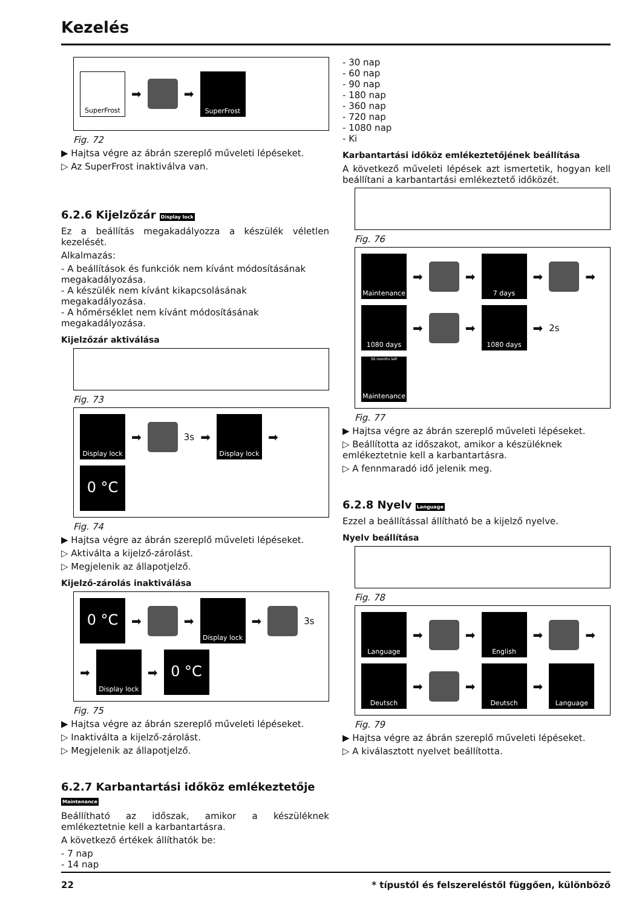Kezelés
SuperFrost
➡
➡
SuperFrost
Fig. 72
▶ Hajtsa végre az ábrán szereplő műveleti lépéseket.
▷ Az SuperFrost inaktiválva van.
6.2.6 Kijelzőzár Display lock
Ez a beállítás megakadályozza a készülék véletlen kezelését.
Alkalmazás:
- A beállítások és funkciók nem kívánt módosításának megakadályozása.
- A készülék nem kívánt kikapcsolásának megakadályozása.
- A hőmérséklet nem kívánt módosításának megakadályozása.
Kijelzőzár aktiválása
Fig. 73
Display lock
➡
3s ➡
Display lock
➡
0 °C
Fig. 74
▶ Hajtsa végre az ábrán szereplő műveleti lépéseket.
▷ Aktiválta a kijelző-zárolást.
▷ Megjelenik az állapotjelző.
Kijelző-zárolás inaktiválása
0 °C
➡
➡
Display lock
➡
3s ➡
Display lock
➡
0 °C
Fig. 75
▶ Hajtsa végre az ábrán szereplő műveleti lépéseket.
▷ Inaktiválta a kijelző-zárolást.
▷ Megjelenik az állapotjelző.
6.2.7 Karbantartási időköz emlékeztetője Maintenance
Beállítható az időszak, amikor a készüléknek emlékeztetnie kell a karbantartásra.
A következő értékek állíthatók be:
- 7 nap
- 14 nap
- 30 nap
- 60 nap
- 90 nap
- 180 nap
- 360 nap
- 720 nap
- 1080 nap
- Ki
Karbantartási időköz emlékeztetőjének beállítása
A következő műveleti lépések azt ismertetik, hogyan kell beállítani a karbantartási emlékeztető időközét.
Fig. 76
Maintenance
➡
➡
7 days
➡
➡
1080 days
➡
➡
1080 days
➡ 2s
36 months left
Maintenance
Fig. 77
▶ Hajtsa végre az ábrán szereplő műveleti lépéseket.
▷ Beállította az időszakot, amikor a készüléknek emlékeztetnie kell a karbantartásra.
▷ A fennmaradó idő jelenik meg.
6.2.8 Nyelv Language
Ezzel a beállítással állítható be a kijelző nyelve.
Nyelv beállítása
Fig. 78
Language
➡
➡
English
➡
➡
Deutsch
➡
➡
Deutsch
➡
Language
Fig. 79
▶ Hajtsa végre az ábrán szereplő műveleti lépéseket.
▷ A kiválasztott nyelvet beállította.
22 * típustól és felszereléstől függően, különböző